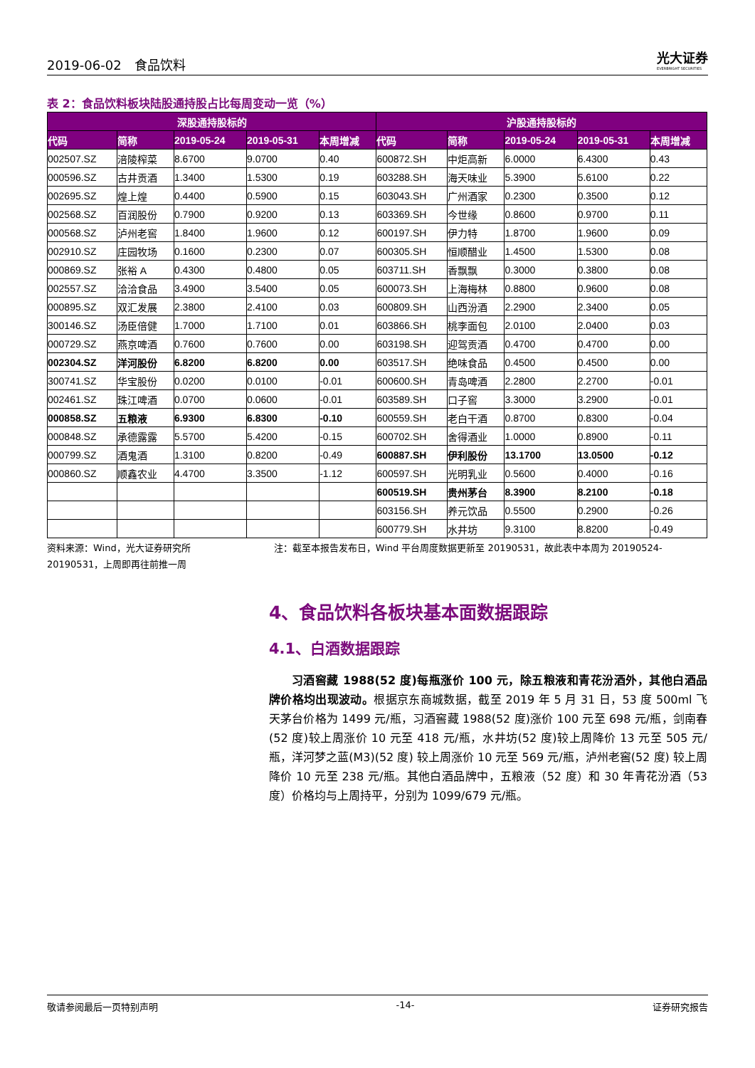2019-06-02　食品饮料 光大证券
EVERBRIGHT SECURITIES
表 2：食品饮料板块陆股通持股占比每周变动一览（%）
| 深股通持股标的 | | | | | 沪股通持股标的 | | | | |
| --- | --- | --- | --- | --- | --- | --- | --- | --- | --- |
| 代码 | 简称 | 2019-05-24 | 2019-05-31 | 本周增减 | 代码 | 简称 | 2019-05-24 | 2019-05-31 | 本周增减 |
| 002507.SZ | 涪陵榨菜 | 8.6700 | 9.0700 | 0.40 | 600872.SH | 中炬高新 | 6.0000 | 6.4300 | 0.43 |
| 000596.SZ | 古井贡酒 | 1.3400 | 1.5300 | 0.19 | 603288.SH | 海天味业 | 5.3900 | 5.6100 | 0.22 |
| 002695.SZ | 煌上煌 | 0.4400 | 0.5900 | 0.15 | 603043.SH | 广州酒家 | 0.2300 | 0.3500 | 0.12 |
| 002568.SZ | 百润股份 | 0.7900 | 0.9200 | 0.13 | 603369.SH | 今世缘 | 0.8600 | 0.9700 | 0.11 |
| 000568.SZ | 泸州老窖 | 1.8400 | 1.9600 | 0.12 | 600197.SH | 伊力特 | 1.8700 | 1.9600 | 0.09 |
| 002910.SZ | 庄园牧场 | 0.1600 | 0.2300 | 0.07 | 600305.SH | 恒顺醋业 | 1.4500 | 1.5300 | 0.08 |
| 000869.SZ | 张裕 A | 0.4300 | 0.4800 | 0.05 | 603711.SH | 香飘飘 | 0.3000 | 0.3800 | 0.08 |
| 002557.SZ | 洽洽食品 | 3.4900 | 3.5400 | 0.05 | 600073.SH | 上海梅林 | 0.8800 | 0.9600 | 0.08 |
| 000895.SZ | 双汇发展 | 2.3800 | 2.4100 | 0.03 | 600809.SH | 山西汾酒 | 2.2900 | 2.3400 | 0.05 |
| 300146.SZ | 汤臣倍健 | 1.7000 | 1.7100 | 0.01 | 603866.SH | 桃李面包 | 2.0100 | 2.0400 | 0.03 |
| 000729.SZ | 燕京啤酒 | 0.7600 | 0.7600 | 0.00 | 603198.SH | 迎驾贡酒 | 0.4700 | 0.4700 | 0.00 |
| 002304.SZ | 洋河股份 | 6.8200 | 6.8200 | 0.00 | 603517.SH | 绝味食品 | 0.4500 | 0.4500 | 0.00 |
| 300741.SZ | 华宝股份 | 0.0200 | 0.0100 | -0.01 | 600600.SH | 青岛啤酒 | 2.2800 | 2.2700 | -0.01 |
| 002461.SZ | 珠江啤酒 | 0.0700 | 0.0600 | -0.01 | 603589.SH | 口子窖 | 3.3000 | 3.2900 | -0.01 |
| 000858.SZ | 五粮液 | 6.9300 | 6.8300 | -0.10 | 600559.SH | 老白干酒 | 0.8700 | 0.8300 | -0.04 |
| 000848.SZ | 承德露露 | 5.5700 | 5.4200 | -0.15 | 600702.SH | 舍得酒业 | 1.0000 | 0.8900 | -0.11 |
| 000799.SZ | 酒鬼酒 | 1.3100 | 0.8200 | -0.49 | 600887.SH | 伊利股份 | 13.1700 | 13.0500 | -0.12 |
| 000860.SZ | 顺鑫农业 | 4.4700 | 3.3500 | -1.12 | 600597.SH | 光明乳业 | 0.5600 | 0.4000 | -0.16 |
| | | | | | 600519.SH | 贵州茅台 | 8.3900 | 8.2100 | -0.18 |
| | | | | | 603156.SH | 养元饮品 | 0.5500 | 0.2900 | -0.26 |
| | | | | | 600779.SH | 水井坊 | 9.3100 | 8.8200 | -0.49 |
资料来源：Wind，光大证券研究所　　　　　　　　　注：截至本报告发布日，Wind 平台周度数据更新至 20190531，故此表中本周为 20190524-20190531，上周即再往前推一周
4、食品饮料各板块基本面数据跟踪
4.1、白酒数据跟踪
习酒窖藏 1988(52 度)每瓶涨价 100 元，除五粮液和青花汾酒外，其他白酒品牌价格均出现波动。根据京东商城数据，截至 2019 年 5 月 31 日，53 度 500ml 飞天茅台价格为 1499 元/瓶，习酒窖藏 1988(52 度)涨价 100 元至 698 元/瓶，剑南春(52 度)较上周涨价 10 元至 418 元/瓶，水井坊(52 度)较上周降价 13 元至 505 元/瓶，洋河梦之蓝(M3)(52 度) 较上周涨价 10 元至 569 元/瓶，泸州老窖(52 度) 较上周降价 10 元至 238 元/瓶。其他白酒品牌中，五粮液（52 度）和 30 年青花汾酒（53 度）价格均与上周持平，分别为 1099/679 元/瓶。
敬请参阅最后一页特别声明 -14- 证券研究报告